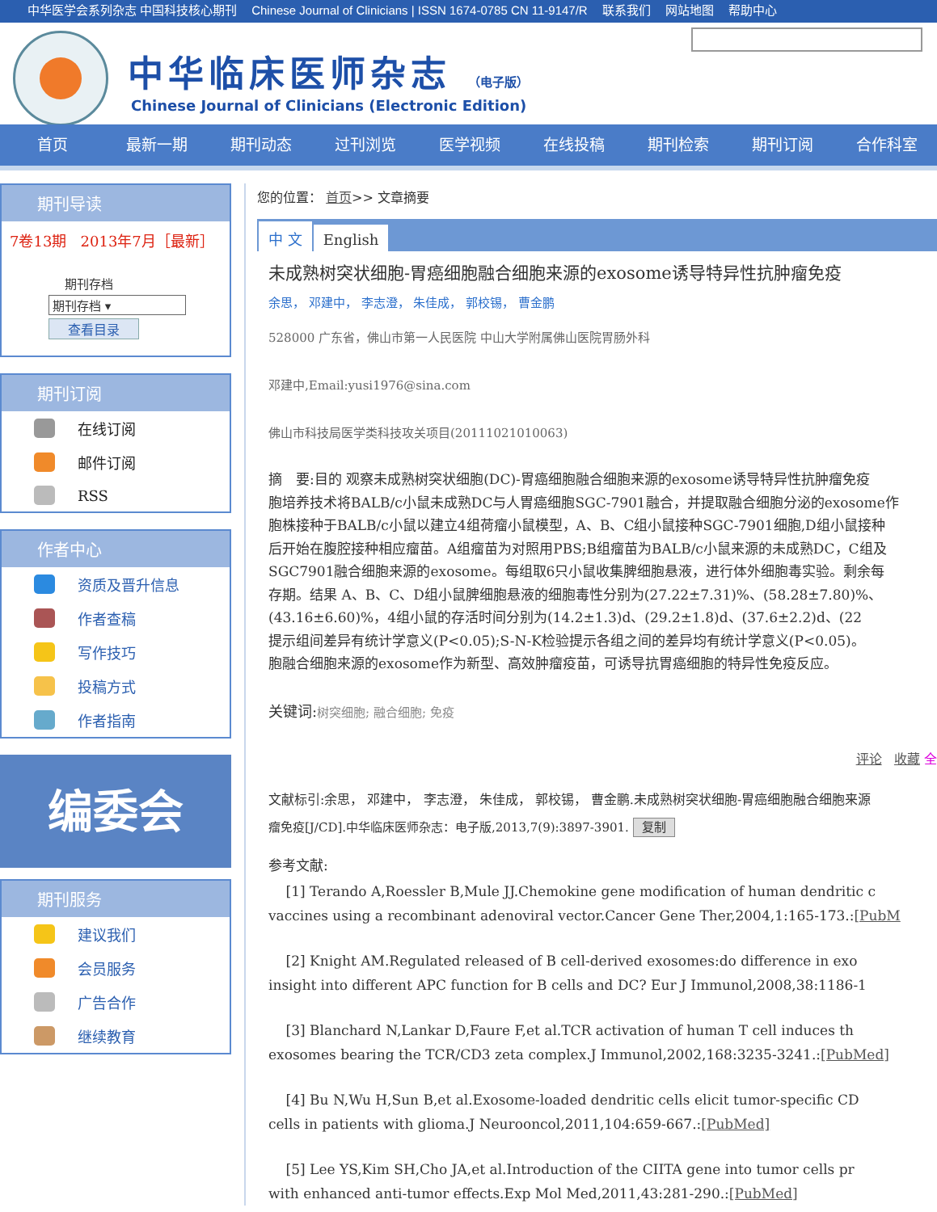中华医学会系列杂志 中国科技核心期刊 Chinese Journal of Clinicians | ISSN 1674-0785 CN 11-9147/R 联系我们 网站地图 帮助中心
中华临床医师杂志 （电子版）
Chinese Journal of Clinicians (Electronic Edition)
首页 最新一期 期刊动态 过刊浏览 医学视频 在线投稿 期刊检索 期刊订阅 合作科室
期刊导读
7卷13期 2013年7月［最新］
期刊存档
期刊存档 ▾
查看目录
期刊订阅
在线订阅
邮件订阅
RSS
作者中心
资质及晋升信息
作者查稿
写作技巧
投稿方式
作者指南
编委会
期刊服务
建议我们
会员服务
广告合作
继续教育
您的位置： 首页>> 文章摘要
中 文 English
未成熟树突状细胞-胃癌细胞融合细胞来源的exosome诱导特异性抗肿瘤免疫
余思， 邓建中， 李志澄， 朱佳成， 郭校锡， 曹金鹏
528000 广东省，佛山市第一人民医院 中山大学附属佛山医院胃肠外科
邓建中,Email:yusi1976@sina.com
佛山市科技局医学类科技攻关项目(20111021010063)
摘　要:目的 观察未成熟树突状细胞(DC)-胃癌细胞融合细胞来源的exosome诱导特异性抗肿瘤免疫
胞培养技术将BALB/c小鼠未成熟DC与人胃癌细胞SGC-7901融合，并提取融合细胞分泌的exosome作
胞株接种于BALB/c小鼠以建立4组荷瘤小鼠模型，A、B、C组小鼠接种SGC-7901细胞,D组小鼠接种
后开始在腹腔接种相应瘤苗。A组瘤苗为对照用PBS;B组瘤苗为BALB/c小鼠来源的未成熟DC，C组及
SGC7901融合细胞来源的exosome。每组取6只小鼠收集脾细胞悬液，进行体外细胞毒实验。剩余每
存期。结果 A、B、C、D组小鼠脾细胞悬液的细胞毒性分别为(27.22±7.31)%、(58.28±7.80)%、
(43.16±6.60)%，4组小鼠的存活时间分别为(14.2±1.3)d、(29.2±1.8)d、(37.6±2.2)d、(22
提示组间差异有统计学意义(P<0.05);S-N-K检验提示各组之间的差异均有统计学意义(P<0.05)。
胞融合细胞来源的exosome作为新型、高效肿瘤疫苗，可诱导抗胃癌细胞的特异性免疫反应。
关键词:树突细胞; 融合细胞; 免疫
评论 收藏 全
文献标引:余思， 邓建中， 李志澄， 朱佳成， 郭校锡， 曹金鹏.未成熟树突状细胞-胃癌细胞融合细胞来源
瘤免疫[J/CD].中华临床医师杂志：电子版,2013,7(9):3897-3901. 复制
参考文献:
[1] Terando A,Roessler B,Mule JJ.Chemokine gene modification of human dendritic c
vaccines using a recombinant adenoviral vector.Cancer Gene Ther,2004,1:165-173.:[PubM
[2] Knight AM.Regulated released of B cell-derived exosomes:do difference in exo
insight into different APC function for B cells and DC? Eur J Immunol,2008,38:1186-1
[3] Blanchard N,Lankar D,Faure F,et al.TCR activation of human T cell induces th
exosomes bearing the TCR/CD3 zeta complex.J Immunol,2002,168:3235-3241.:[PubMed]
[4] Bu N,Wu H,Sun B,et al.Exosome-loaded dendritic cells elicit tumor-specific CD
cells in patients with glioma.J Neurooncol,2011,104:659-667.:[PubMed]
[5] Lee YS,Kim SH,Cho JA,et al.Introduction of the CIITA gene into tumor cells pr
with enhanced anti-tumor effects.Exp Mol Med,2011,43:281-290.:[PubMed]